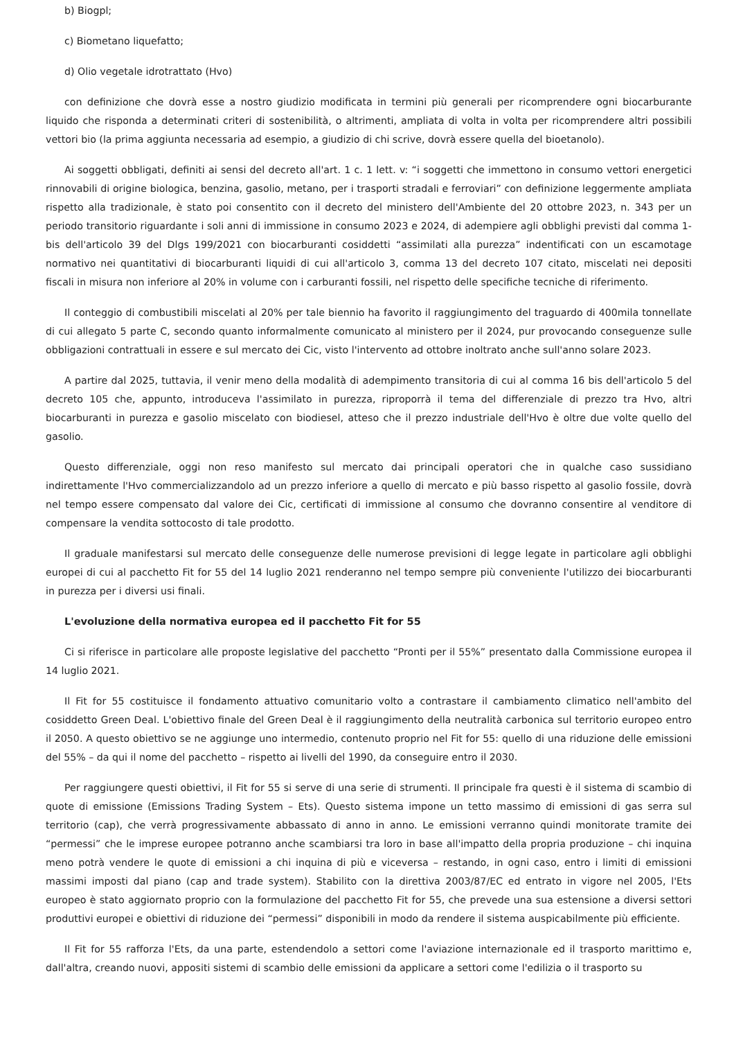b) Biogpl;
c) Biometano liquefatto;
d) Olio vegetale idrotrattato (Hvo)
con definizione che dovrà esse a nostro giudizio modificata in termini più generali per ricomprendere ogni biocarburante liquido che risponda a determinati criteri di sostenibilità, o altrimenti, ampliata di volta in volta per ricomprendere altri possibili vettori bio (la prima aggiunta necessaria ad esempio, a giudizio di chi scrive, dovrà essere quella del bioetanolo).
Ai soggetti obbligati, definiti ai sensi del decreto all'art. 1 c. 1 lett. v: “i soggetti che immettono in consumo vettori energetici rinnovabili di origine biologica, benzina, gasolio, metano, per i trasporti stradali e ferroviari” con definizione leggermente ampliata rispetto alla tradizionale, è stato poi consentito con il decreto del ministero dell'Ambiente del 20 ottobre 2023, n. 343 per un periodo transitorio riguardante i soli anni di immissione in consumo 2023 e 2024, di adempiere agli obblighi previsti dal comma 1-bis dell'articolo 39 del Dlgs 199/2021 con biocarburanti cosiddetti “assimilati alla purezza” indentificati con un escamotage normativo nei quantitativi di biocarburanti liquidi di cui all'articolo 3, comma 13 del decreto 107 citato, miscelati nei depositi fiscali in misura non inferiore al 20% in volume con i carburanti fossili, nel rispetto delle specifiche tecniche di riferimento.
Il conteggio di combustibili miscelati al 20% per tale biennio ha favorito il raggiungimento del traguardo di 400mila tonnellate di cui allegato 5 parte C, secondo quanto informalmente comunicato al ministero per il 2024, pur provocando conseguenze sulle obbligazioni contrattuali in essere e sul mercato dei Cic, visto l'intervento ad ottobre inoltrato anche sull'anno solare 2023.
A partire dal 2025, tuttavia, il venir meno della modalità di adempimento transitoria di cui al comma 16 bis dell'articolo 5 del decreto 105 che, appunto, introduceva l'assimilato in purezza, riproporrà il tema del differenziale di prezzo tra Hvo, altri biocarburanti in purezza e gasolio miscelato con biodiesel, atteso che il prezzo industriale dell'Hvo è oltre due volte quello del gasolio.
Questo differenziale, oggi non reso manifesto sul mercato dai principali operatori che in qualche caso sussidiano indirettamente l'Hvo commercializzandolo ad un prezzo inferiore a quello di mercato e più basso rispetto al gasolio fossile, dovrà nel tempo essere compensato dal valore dei Cic, certificati di immissione al consumo che dovranno consentire al venditore di compensare la vendita sottocosto di tale prodotto.
Il graduale manifestarsi sul mercato delle conseguenze delle numerose previsioni di legge legate in particolare agli obblighi europei di cui al pacchetto Fit for 55 del 14 luglio 2021 renderanno nel tempo sempre più conveniente l'utilizzo dei biocarburanti in purezza per i diversi usi finali.
L'evoluzione della normativa europea ed il pacchetto Fit for 55
Ci si riferisce in particolare alle proposte legislative del pacchetto “Pronti per il 55%” presentato dalla Commissione europea il 14 luglio 2021.
Il Fit for 55 costituisce il fondamento attuativo comunitario volto a contrastare il cambiamento climatico nell'ambito del cosiddetto Green Deal. L'obiettivo finale del Green Deal è il raggiungimento della neutralità carbonica sul territorio europeo entro il 2050. A questo obiettivo se ne aggiunge uno intermedio, contenuto proprio nel Fit for 55: quello di una riduzione delle emissioni del 55% – da qui il nome del pacchetto – rispetto ai livelli del 1990, da conseguire entro il 2030.
Per raggiungere questi obiettivi, il Fit for 55 si serve di una serie di strumenti. Il principale fra questi è il sistema di scambio di quote di emissione (Emissions Trading System – Ets). Questo sistema impone un tetto massimo di emissioni di gas serra sul territorio (cap), che verrà progressivamente abbassato di anno in anno. Le emissioni verranno quindi monitorate tramite dei “permessi” che le imprese europee potranno anche scambiarsi tra loro in base all'impatto della propria produzione – chi inquina meno potrà vendere le quote di emissioni a chi inquina di più e viceversa – restando, in ogni caso, entro i limiti di emissioni massimi imposti dal piano (cap and trade system). Stabilito con la direttiva 2003/87/EC ed entrato in vigore nel 2005, l'Ets europeo è stato aggiornato proprio con la formulazione del pacchetto Fit for 55, che prevede una sua estensione a diversi settori produttivi europei e obiettivi di riduzione dei “permessi” disponibili in modo da rendere il sistema auspicabilmente più efficiente.
Il Fit for 55 rafforza l'Ets, da una parte, estendendolo a settori come l'aviazione internazionale ed il trasporto marittimo e, dall'altra, creando nuovi, appositi sistemi di scambio delle emissioni da applicare a settori come l'edilizia o il trasporto su